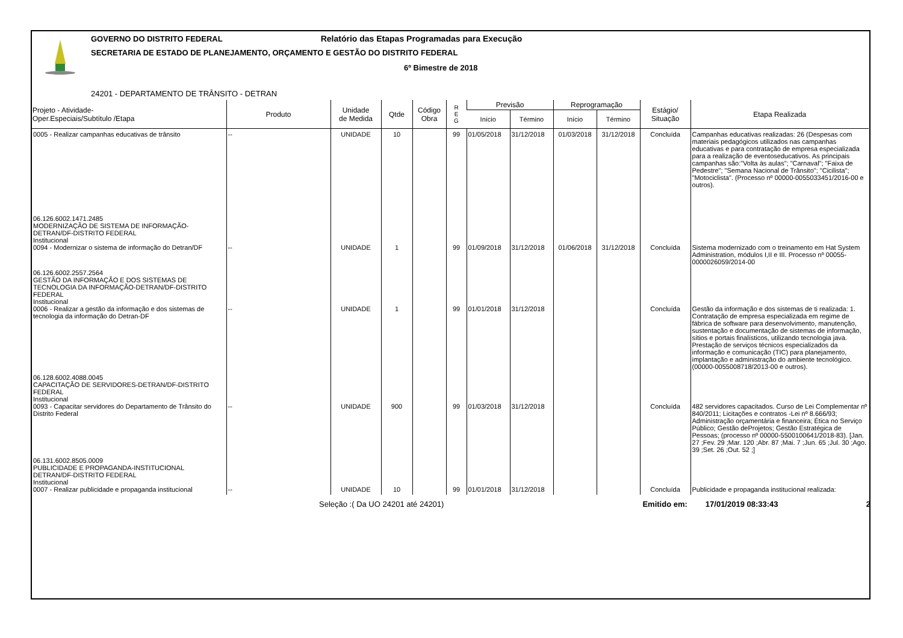GOVERNO DO DISTRITO FEDERAL Relatório das Etapas Programadas para Execução
SECRETARIA DE ESTADO DE PLANEJAMENTO, ORÇAMENTO E GESTÃO DO DISTRITO FEDERAL
6º Bimestre de 2018
24201 - DEPARTAMENTO DE TRÂNSITO - DETRAN
| Projeto - Atividade- Oper.Especiais/Subtítulo /Etapa | Produto | Unidade de Medida | Qtde | Código Obra | R E G | Previsão | | Reprogramação | | Estágio/ Situação | Etapa Realizada |
| --- | --- | --- | --- | --- | --- | --- | --- | --- | --- | --- | --- |
| | | | | | | Início | Término | Início | Término | | |
| 0005 - Realizar campanhas educativas de trânsito | -- | UNIDADE | 10 | | 99 | 01/05/2018 | 31/12/2018 | 01/03/2018 | 31/12/2018 | Concluída | Campanhas educativas realizadas: 26 (Despesas com materiais pedagógicos utilizados nas campanhas educativas e para contratação de empresa especializada para a realização de eventoseducativos. As principais campanhas são:"Volta às aulas"; "Carnaval"; "Faixa de Pedestre"; "Semana Nacional de Trânsito"; "Cicilista"; "Motociclista". (Processo nº 00000-0055033451/2016-00 e outros). |
| 06.126.6002.1471.2485 MODERNIZAÇÃO DE SISTEMA DE INFORMAÇÃO-DETRAN/DF-DISTRITO FEDERAL Institucional 0094 - Modernizar o sistema de informação do Detran/DF | -- | UNIDADE | 1 | | 99 | 01/09/2018 | 31/12/2018 | 01/06/2018 | 31/12/2018 | Concluída | Sistema modernizado com o treinamento em Hat System Administration, módulos I,II e III. Processo nº 00055-0000026059/2014-00 |
| 06.126.6002.2557.2564 GESTÃO DA INFORMAÇÃO E DOS SISTEMAS DE TECNOLOGIA DA INFORMAÇÃO-DETRAN/DF-DISTRITO FEDERAL Institucional 0006 - Realizar a gestão da informação e dos sistemas de tecnologia da informação do Detran-DF | -- | UNIDADE | 1 | | 99 | 01/01/2018 | 31/12/2018 | | | Concluída | Gestão da informação e dos sistemas de ti realizada: 1. Contratação de empresa especializada em regime de fábrica de software para desenvolvimento, manutenção, sustentação e documentação de sistemas de informação, sítios e portais finalísticos, utilizando tecnologia java. Prestação de serviços técnicos especializados da informação e comunicação (TIC) para planejamento, implantação e administração do ambiente tecnológico. (00000-0055008718/2013-00 e outros). |
| 06.128.6002.4088.0045 CAPACITAÇÃO DE SERVIDORES-DETRAN/DF-DISTRITO FEDERAL Institucional 0093 - Capacitar servidores do Departamento de Trânsito do Distrito Federal | -- | UNIDADE | 900 | | 99 | 01/03/2018 | 31/12/2018 | | | Concluída | 482 servidores capacitados. Curso de Lei Complementar nº 840/2011; Licitações e contratos -Lei nº 8.666/93; Administração orçamentária e financeira; Ética no Serviço Público; Gestão deProjetos; Gestão Estratégica de Pessoas; (processo nº 00000-5500100641/2018-83). [Jan. 27 ;Fev. 29 ;Mar. 120 ;Abr. 87 ;Mai. 7 ;Jun. 65 ;Jul. 30 ;Ago. 39 ;Set. 26 ;Out. 52 ;] |
| 06.131.6002.8505.0009 PUBLICIDADE E PROPAGANDA-INSTITUCIONAL DETRAN/DF-DISTRITO FEDERAL Institucional 0007 - Realizar publicidade e propaganda institucional | -- | UNIDADE | 10 | | 99 | 01/01/2018 | 31/12/2018 | | | Concluída | Publicidade e propaganda institucional realizada: |
Seleção :( Da UO 24201 até 24201) Emitido em: 17/01/2019 08:33:43 2